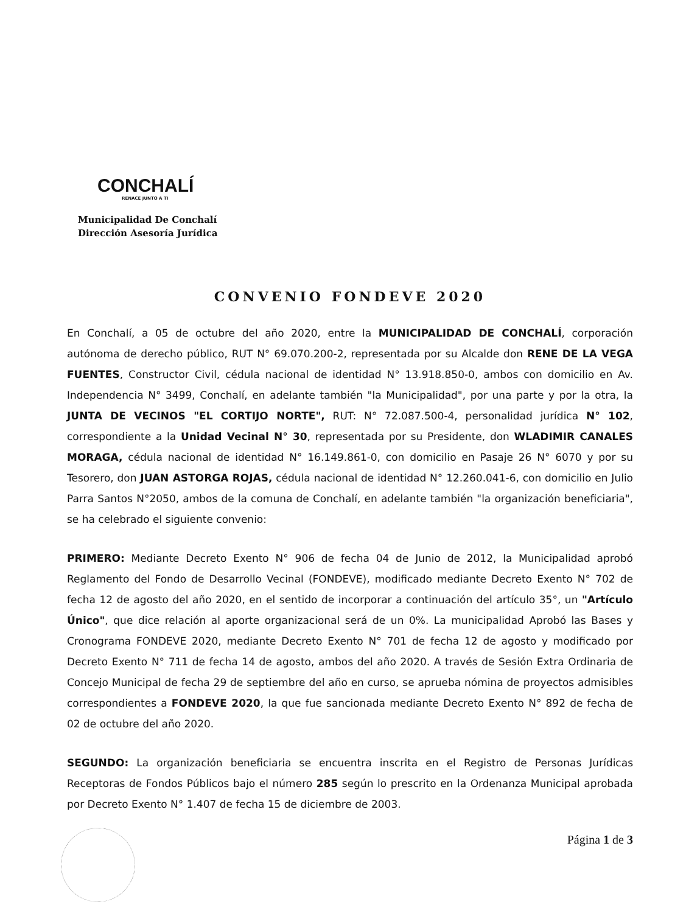CONCHALÍ
RENACE JUNTO A TI
Municipalidad De Conchalí
Dirección Asesoría Jurídica
CONVENIO FONDEVE 2020
En Conchalí, a 05 de octubre del año 2020, entre la MUNICIPALIDAD DE CONCHALÍ, corporación autónoma de derecho público, RUT N° 69.070.200-2, representada por su Alcalde don RENE DE LA VEGA FUENTES, Constructor Civil, cédula nacional de identidad N° 13.918.850-0, ambos con domicilio en Av. Independencia N° 3499, Conchalí, en adelante también "la Municipalidad", por una parte y por la otra, la JUNTA DE VECINOS "EL CORTIJO NORTE", RUT: N° 72.087.500-4, personalidad jurídica N° 102, correspondiente a la Unidad Vecinal N° 30, representada por su Presidente, don WLADIMIR CANALES MORAGA, cédula nacional de identidad N° 16.149.861-0, con domicilio en Pasaje 26 N° 6070 y por su Tesorero, don JUAN ASTORGA ROJAS, cédula nacional de identidad N° 12.260.041-6, con domicilio en Julio Parra Santos N°2050, ambos de la comuna de Conchalí, en adelante también "la organización beneficiaria", se ha celebrado el siguiente convenio:
PRIMERO: Mediante Decreto Exento N° 906 de fecha 04 de Junio de 2012, la Municipalidad aprobó Reglamento del Fondo de Desarrollo Vecinal (FONDEVE), modificado mediante Decreto Exento N° 702 de fecha 12 de agosto del año 2020, en el sentido de incorporar a continuación del artículo 35°, un "Artículo Único", que dice relación al aporte organizacional será de un 0%. La municipalidad Aprobó las Bases y Cronograma FONDEVE 2020, mediante Decreto Exento N° 701 de fecha 12 de agosto y modificado por Decreto Exento N° 711 de fecha 14 de agosto, ambos del año 2020. A través de Sesión Extra Ordinaria de Concejo Municipal de fecha 29 de septiembre del año en curso, se aprueba nómina de proyectos admisibles correspondientes a FONDEVE 2020, la que fue sancionada mediante Decreto Exento N° 892 de fecha de 02 de octubre del año 2020.
SEGUNDO: La organización beneficiaria se encuentra inscrita en el Registro de Personas Jurídicas Receptoras de Fondos Públicos bajo el número 285 según lo prescrito en la Ordenanza Municipal aprobada por Decreto Exento N° 1.407 de fecha 15 de diciembre de 2003.
Página 1 de 3